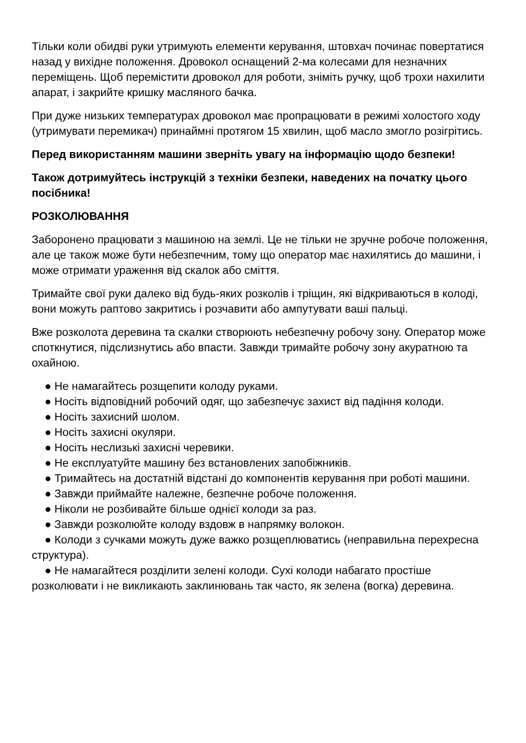Тільки коли обидві руки утримують елементи керування, штовхач починає повертатися назад у вихідне положення. Дровокол оснащений 2-ма колесами для незначних переміщень. Щоб перемістити дровокол для роботи, зніміть ручку, щоб трохи нахилити апарат, і закрийте кришку масляного бачка.
При дуже низьких температурах дровокол має пропрацювати в режимі холостого ходу (утримувати перемикач) принаймні протягом 15 хвилин, щоб масло змогло розігрітись.
Перед використанням машини зверніть увагу на інформацію щодо безпеки!
Також дотримуйтесь інструкцій з техніки безпеки, наведених на початку цього посібника!
РОЗКОЛЮВАННЯ
Заборонено працювати з машиною на землі. Це не тільки не зручне робоче положення, але це також може бути небезпечним, тому що оператор має нахилятись до машини, і може отримати ураження від скалок або сміття.
Тримайте свої руки далеко від будь-яких розколів і тріщин, які відкриваються в колоді, вони можуть раптово закритись і розчавити або ампутувати ваші пальці.
Вже розколота деревина та скалки створюють небезпечну робочу зону. Оператор може споткнутися, підслизнутись або впасти. Завжди тримайте робочу зону акуратною та охайною.
● Не намагайтесь розщепити колоду руками.
● Носіть відповідний робочий одяг, що забезпечує захист від падіння колоди.
● Носіть захисний шолом.
● Носіть захисні окуляри.
● Носіть неслизькі захисні черевики.
● Не експлуатуйте машину без встановлених запобіжників.
● Тримайтесь на достатній відстані до компонентів керування при роботі машини.
● Завжди приймайте належне, безпечне робоче положення.
● Ніколи не розбивайте більше однієї колоди за раз.
● Завжди розколюйте колоду вздовж в напрямку волокон.
● Колоди з сучками можуть дуже важко розщеплюватись (неправильна перехресна структура).
● Не намагайтеся розділити зелені колоди. Сухі колоди набагато простіше розколювати і не викликають заклинювань так часто, як зелена (вогка) деревина.